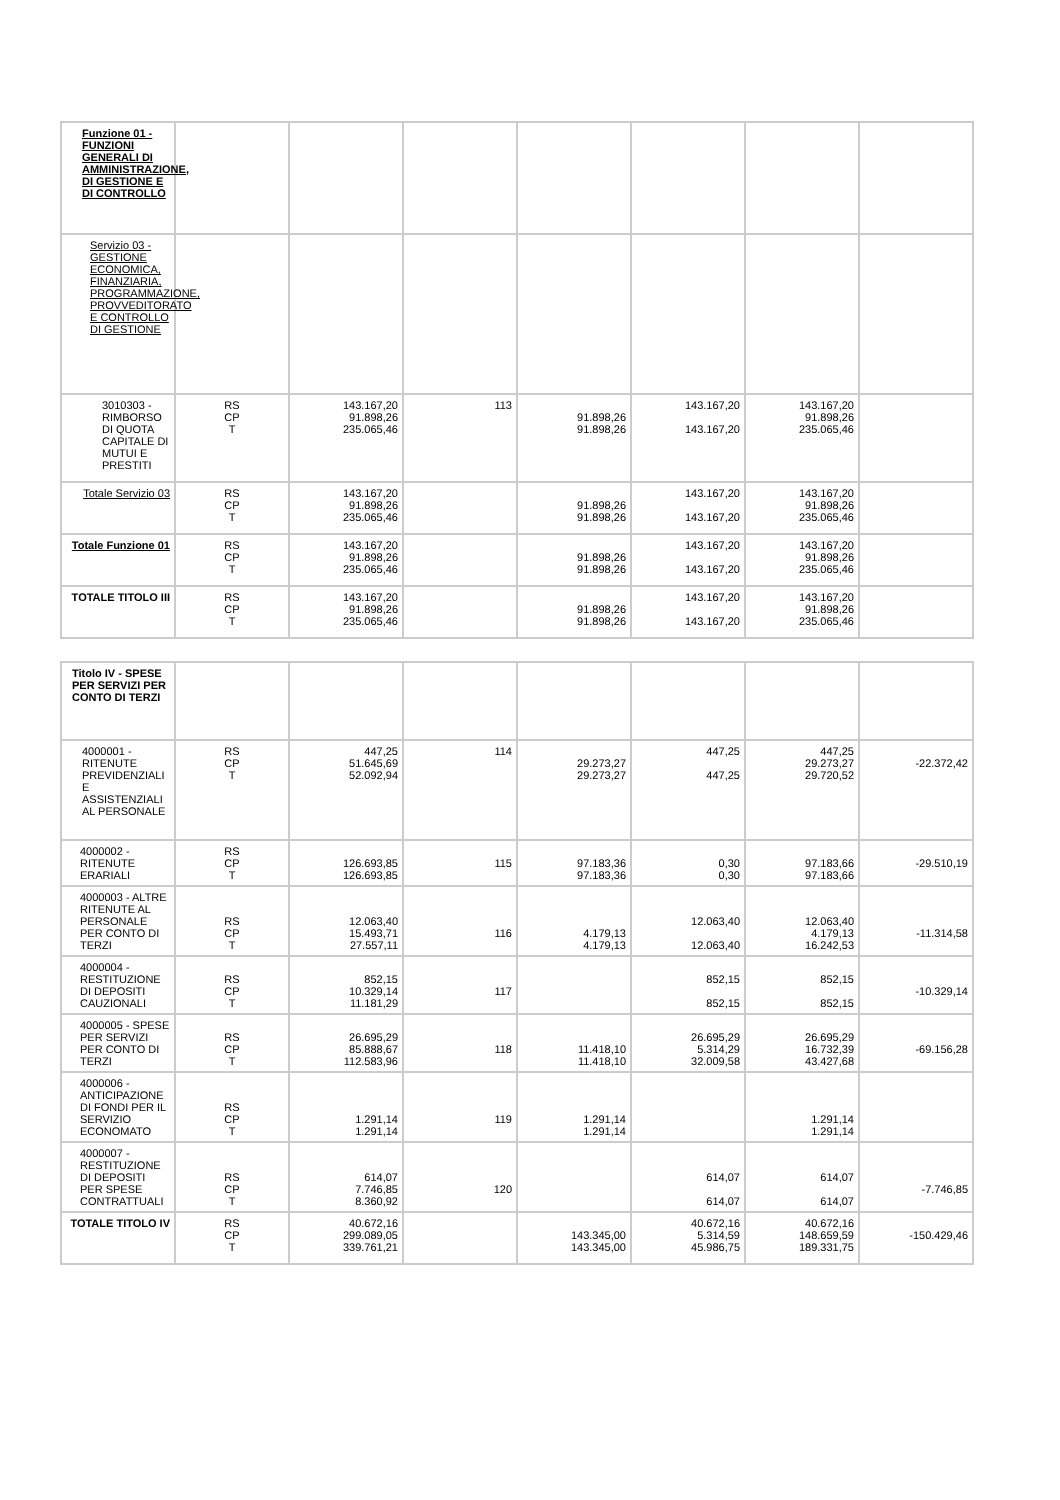| Funzione 01 - FUNZIONI GENERALI DI AMMINISTRAZIONE, DI GESTIONE E DI CONTROLLO | | | | | | | |
| Servizio 03 - GESTIONE ECONOMICA, FINANZIARIA, PROGRAMMAZIONE, PROVVEDITORATO E CONTROLLO DI GESTIONE | | | | | | | |
| 3010303 - RIMBORSO DI QUOTA CAPITALE DI MUTUI E PRESTITI | RS CP T | 143.167,20 91.898,26 235.065,46 | 113 | 91.898,26 91.898,26 | 143.167,20 143.167,20 | 143.167,20 91.898,26 235.065,46 | |
| Totale Servizio 03 | RS CP T | 143.167,20 91.898,26 235.065,46 | | 91.898,26 91.898,26 | 143.167,20 143.167,20 | 143.167,20 91.898,26 235.065,46 | |
| Totale Funzione 01 | RS CP T | 143.167,20 91.898,26 235.065,46 | | 91.898,26 91.898,26 | 143.167,20 143.167,20 | 143.167,20 91.898,26 235.065,46 | |
| TOTALE TITOLO III | RS CP T | 143.167,20 91.898,26 235.065,46 | | 91.898,26 91.898,26 | 143.167,20 143.167,20 | 143.167,20 91.898,26 235.065,46 | |
| Titolo IV - SPESE PER SERVIZI PER CONTO DI TERZI | | | | | | | |
| 4000001 - RITENUTE PREVIDENZIALI E ASSISTENZIALI AL PERSONALE | RS CP T | 447,25 51.645,69 52.092,94 | 114 | 29.273,27 29.273,27 | 447,25 447,25 | 447,25 29.273,27 29.720,52 | -22.372,42 |
| 4000002 - RITENUTE ERARIALI | RS CP T | 126.693,85 126.693,85 | 115 | 97.183,36 97.183,36 | 0,30 0,30 | 97.183,66 97.183,66 | -29.510,19 |
| 4000003 - ALTRE RITENUTE AL PERSONALE PER CONTO DI TERZI | RS CP T | 12.063,40 15.493,71 27.557,11 | 116 | 4.179,13 4.179,13 | 12.063,40 12.063,40 | 12.063,40 4.179,13 16.242,53 | -11.314,58 |
| 4000004 - RESTITUZIONE DI DEPOSITI CAUZIONALI | RS CP T | 852,15 10.329,14 11.181,29 | 117 | | 852,15 852,15 | 852,15 852,15 | -10.329,14 |
| 4000005 - SPESE PER SERVIZI PER CONTO DI TERZI | RS CP T | 26.695,29 85.888,67 112.583,96 | 118 | 11.418,10 11.418,10 | 26.695,29 5.314,29 32.009,58 | 26.695,29 16.732,39 43.427,68 | -69.156,28 |
| 4000006 - ANTICIPAZIONE DI FONDI PER IL SERVIZIO ECONOMATO | RS CP T | 1.291,14 1.291,14 | 119 | 1.291,14 1.291,14 | | 1.291,14 1.291,14 | |
| 4000007 - RESTITUZIONE DI DEPOSITI PER SPESE CONTRATTUALI | RS CP T | 614,07 7.746,85 8.360,92 | 120 | | 614,07 614,07 | 614,07 614,07 | -7.746,85 |
| TOTALE TITOLO IV | RS CP T | 40.672,16 299.089,05 339.761,21 | | 143.345,00 143.345,00 | 40.672,16 5.314,59 45.986,75 | 40.672,16 148.659,59 189.331,75 | -150.429,46 |